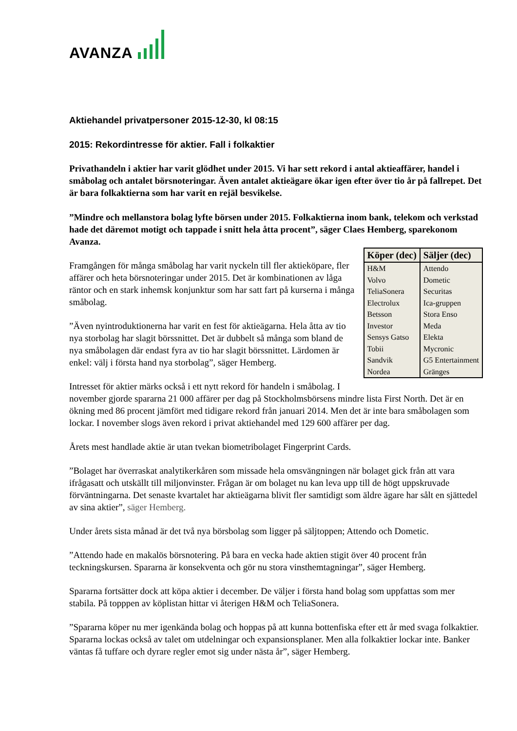AVANZA
Aktiehandel privatpersoner 2015-12-30, kl 08:15
2015: Rekordintresse för aktier. Fall i folkaktier
Privathandeln i aktier har varit glödhet under 2015. Vi har sett rekord i antal aktieaffärer, handel i småbolag och antalet börsnoteringar. Även antalet aktieägare ökar igen efter över tio år på fallrepet. Det är bara folkaktierna som har varit en rejäl besvikelse.
”Mindre och mellanstora bolag lyfte börsen under 2015. Folkaktierna inom bank, telekom och verkstad hade det däremot motigt och tappade i snitt hela åtta procent”, säger Claes Hemberg, sparekonom Avanza.
| Köper (dec) | Säljer (dec) |
| --- | --- |
| H&M | Attendo |
| Volvo | Dometic |
| TeliaSonera | Securitas |
| Electrolux | Ica-gruppen |
| Betsson | Stora Enso |
| Investor | Meda |
| Sensys Gatso | Elekta |
| Tobii | Mycronic |
| Sandvik | G5 Entertainment |
| Nordea | Gränges |
Framgången för många småbolag har varit nyckeln till fler aktieköpare, fler affärer och heta börsnoteringar under 2015. Det är kombinationen av låga räntor och en stark inhemsk konjunktur som har satt fart på kurserna i många småbolag.
”Även nyintroduktionerna har varit en fest för aktieägarna. Hela åtta av tio nya storbolag har slagit börssnittet. Det är dubbelt så många som bland de nya småbolagen där endast fyra av tio har slagit börssnittet. Lärdomen är enkel: välj i första hand nya storbolag”, säger Hemberg.
Intresset för aktier märks också i ett nytt rekord för handeln i småbolag. I november gjorde spararna 21 000 affärer per dag på Stockholmsbörsens mindre lista First North. Det är en ökning med 86 procent jämfört med tidigare rekord från januari 2014. Men det är inte bara småbolagen som lockar. I november slogs även rekord i privat aktiehandel med 129 600 affärer per dag.
Årets mest handlade aktie är utan tvekan biometribolaget Fingerprint Cards.
”Bolaget har överraskat analytikerkåren som missade hela omsvängningen när bolaget gick från att vara ifrågasatt och utskällt till miljonvinster. Frågan är om bolaget nu kan leva upp till de högt uppskruvade förväntningarna. Det senaste kvartalet har aktieägarna blivit fler samtidigt som äldre ägare har sålt en sjättedel av sina aktier”, säger Hemberg.
Under årets sista månad är det två nya börsbolag som ligger på säljtoppen; Attendo och Dometic.
”Attendo hade en makalös börsnotering. På bara en vecka hade aktien stigit över 40 procent från teckningskursen. Spararna är konsekventa och gör nu stora vinsthemtagningar”, säger Hemberg.
Spararna fortsätter dock att köpa aktier i december. De väljer i första hand bolag som uppfattas som mer stabila. På topppen av köplistan hittar vi återigen H&M och TeliaSonera.
”Spararna köper nu mer igenkända bolag och hoppas på att kunna bottenfiska efter ett år med svaga folkaktier. Spararna lockas också av talet om utdelningar och expansionsplaner. Men alla folkaktier lockar inte. Banker väntas få tuffare och dyrare regler emot sig under nästa år”, säger Hemberg.